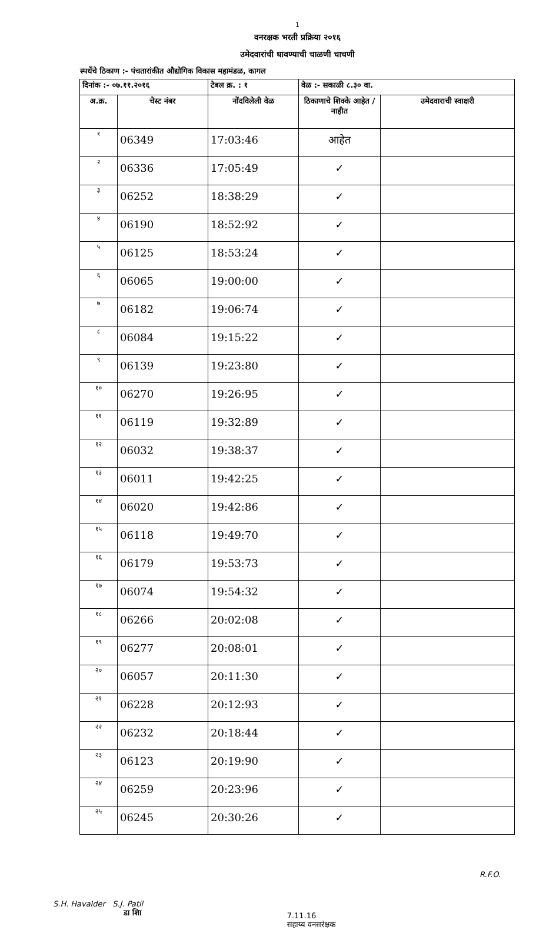1
वनरक्षक भरती प्रक्रिया २०१६
उमेदवारांची धावण्याची चाळणी चाचणी
स्पर्धेचे ठिकाण :- पंचतारांकीत औद्योगिक विकास महामंडळ, कागल
| दिनांक :- ०७.११.२०१६ | | टेबल क्र. : १ | वेळ :- सकाळी ८.३० वा. | |
| अ.क्र. | चेस्ट नंबर | नोंदविलेली वेळ | ठिकाणाचे शिक्के आहेत / नाहीत | उमेदवाराची स्वाक्षरी |
| १ | 06349 | 17:03:46 | आहेत | |
| २ | 06336 | 17:05:49 | ✓ | |
| ३ | 06252 | 18:38:29 | ✓ | |
| ४ | 06190 | 18:52:92 | ✓ | |
| ५ | 06125 | 18:53:24 | ✓ | |
| ६ | 06065 | 19:00:00 | ✓ | |
| ७ | 06182 | 19:06:74 | ✓ | |
| ८ | 06084 | 19:15:22 | ✓ | |
| ९ | 06139 | 19:23:80 | ✓ | |
| १० | 06270 | 19:26:95 | ✓ | |
| ११ | 06119 | 19:32:89 | ✓ | |
| १२ | 06032 | 19:38:37 | ✓ | |
| १३ | 06011 | 19:42:25 | ✓ | |
| १४ | 06020 | 19:42:86 | ✓ | |
| १५ | 06118 | 19:49:70 | ✓ | |
| १६ | 06179 | 19:53:73 | ✓ | |
| १७ | 06074 | 19:54:32 | ✓ | |
| १८ | 06266 | 20:02:08 | ✓ | |
| १९ | 06277 | 20:08:01 | ✓ | |
| २० | 06057 | 20:11:30 | ✓ | |
| २१ | 06228 | 20:12:93 | ✓ | |
| २२ | 06232 | 20:18:44 | ✓ | |
| २३ | 06123 | 20:19:90 | ✓ | |
| २४ | 06259 | 20:23:96 | ✓ | |
| २५ | 06245 | 20:30:26 | ✓ | |
S.H. Havalder S.J. Patil
डा शिा
7.11.16
सहाय्य वनसरंक्षक
R.F.O.